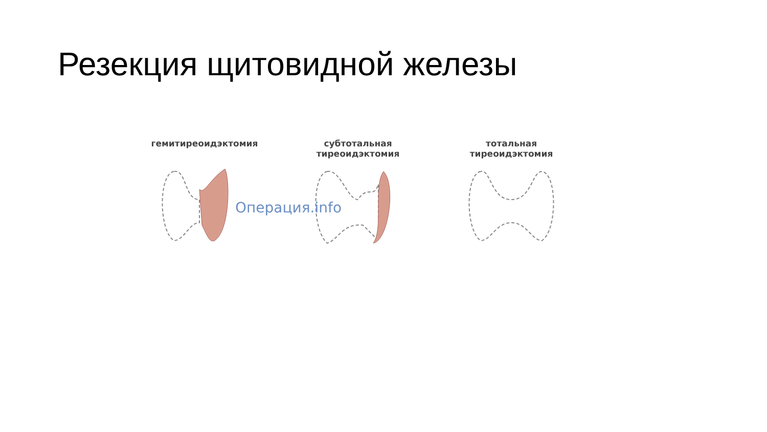Резекция щитовидной железы
гемитиреоидэктомия субтотальная
тиреоидэктомия
тотальная
тиреоидэктомия
Операция.info